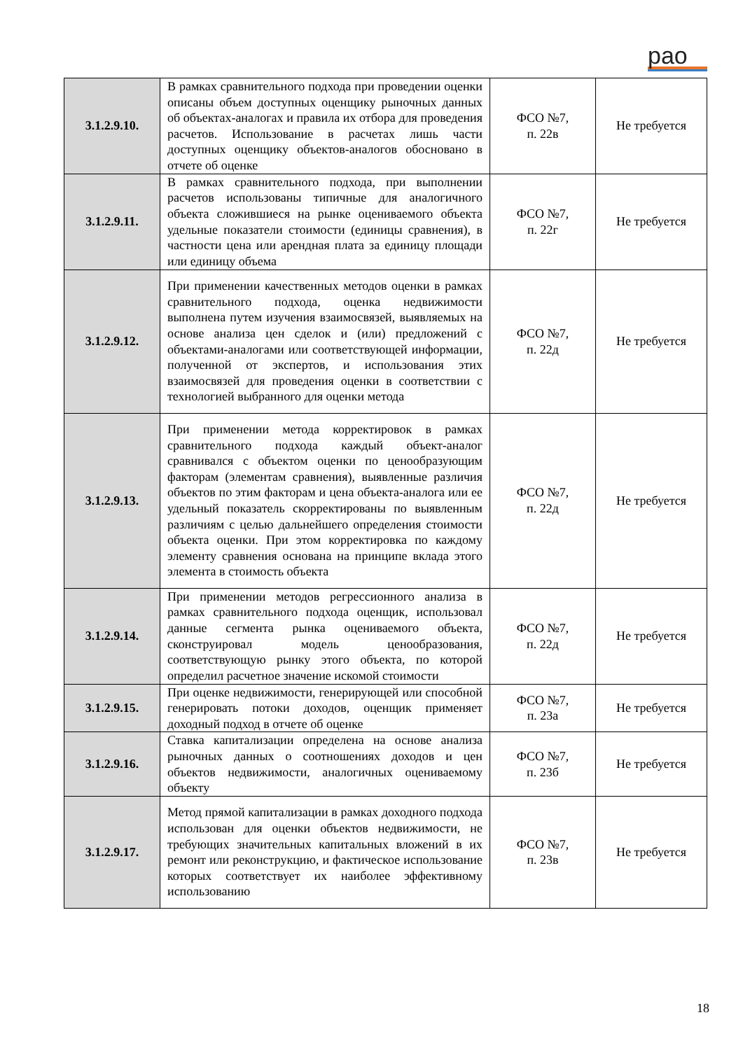рао
| 3.1.2.9.10. | В рамках сравнительного подхода при проведении оценки описаны объем доступных оценщику рыночных данных об объектах-аналогах и правила их отбора для проведения расчетов. Использование в расчетах лишь части доступных оценщику объектов-аналогов обосновано в отчете об оценке | ФСО №7, п. 22в | Не требуется |
| 3.1.2.9.11. | В рамках сравнительного подхода, при выполнении расчетов использованы типичные для аналогичного объекта сложившиеся на рынке оцениваемого объекта удельные показатели стоимости (единицы сравнения), в частности цена или арендная плата за единицу площади или единицу объема | ФСО №7, п. 22г | Не требуется |
| 3.1.2.9.12. | При применении качественных методов оценки в рамках сравнительного подхода, оценка недвижимости выполнена путем изучения взаимосвязей, выявляемых на основе анализа цен сделок и (или) предложений с объектами-аналогами или соответствующей информации, полученной от экспертов, и использования этих взаимосвязей для проведения оценки в соответствии с технологией выбранного для оценки метода | ФСО №7, п. 22д | Не требуется |
| 3.1.2.9.13. | При применении метода корректировок в рамках сравнительного подхода каждый объект-аналог сравнивался с объектом оценки по ценообразующим факторам (элементам сравнения), выявленные различия объектов по этим факторам и цена объекта-аналога или ее удельный показатель скорректированы по выявленным различиям с целью дальнейшего определения стоимости объекта оценки. При этом корректировка по каждому элементу сравнения основана на принципе вклада этого элемента в стоимость объекта | ФСО №7, п. 22д | Не требуется |
| 3.1.2.9.14. | При применении методов регрессионного анализа в рамках сравнительного подхода оценщик, использовал данные сегмента рынка оцениваемого объекта, сконструировал модель ценообразования, соответствующую рынку этого объекта, по которой определил расчетное значение искомой стоимости | ФСО №7, п. 22д | Не требуется |
| 3.1.2.9.15. | При оценке недвижимости, генерирующей или способной генерировать потоки доходов, оценщик применяет доходный подход в отчете об оценке | ФСО №7, п. 23а | Не требуется |
| 3.1.2.9.16. | Ставка капитализации определена на основе анализа рыночных данных о соотношениях доходов и цен объектов недвижимости, аналогичных оцениваемому объекту | ФСО №7, п. 23б | Не требуется |
| 3.1.2.9.17. | Метод прямой капитализации в рамках доходного подхода использован для оценки объектов недвижимости, не требующих значительных капитальных вложений в их ремонт или реконструкцию, и фактическое использование которых соответствует их наиболее эффективному использованию | ФСО №7, п. 23в | Не требуется |
18